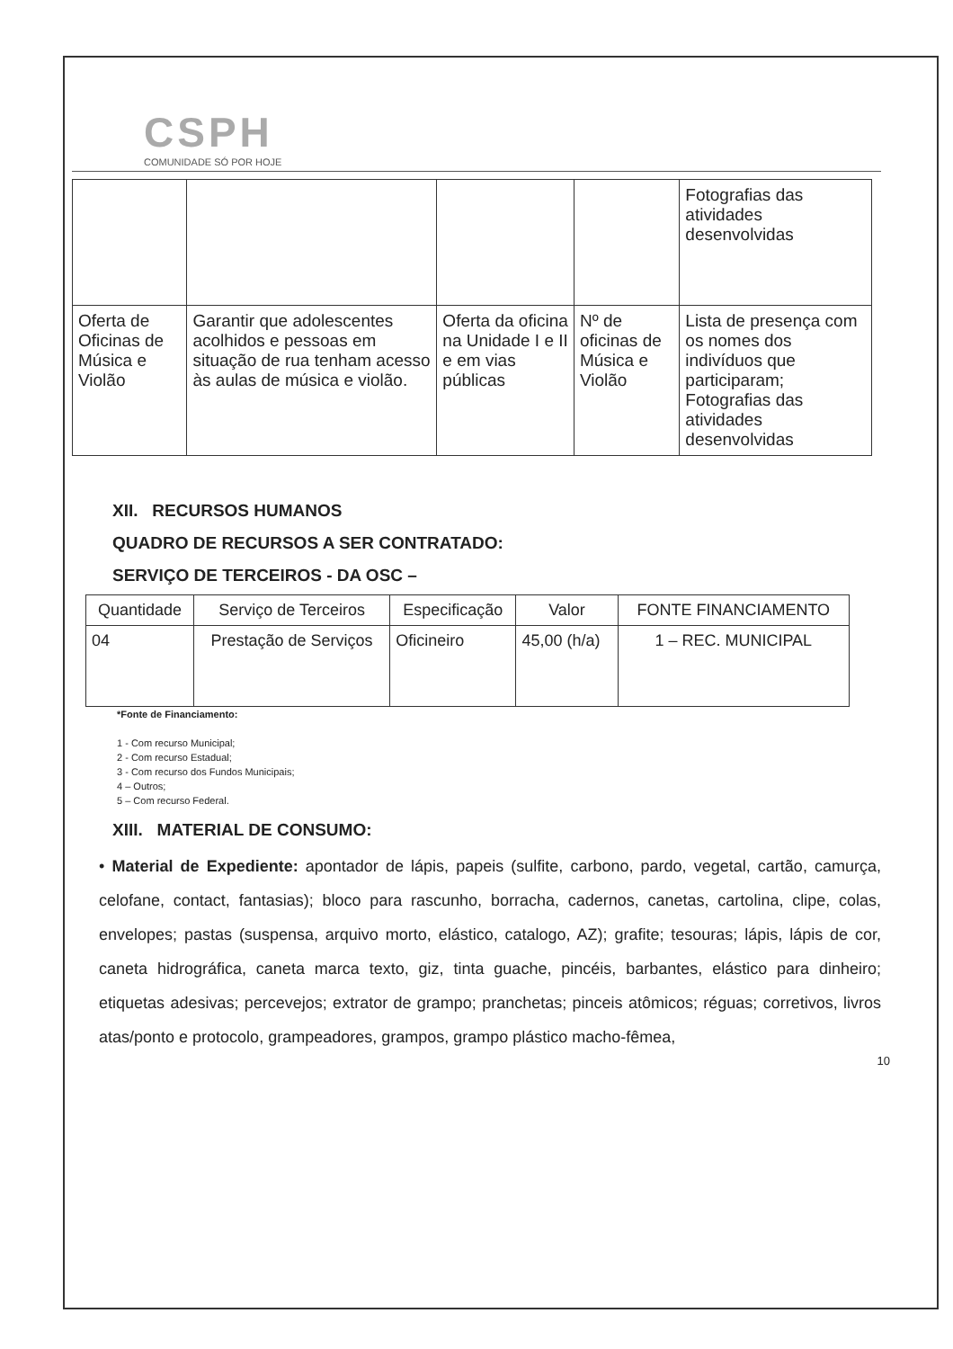CSPH
COMUNIDADE SÓ POR HOJE
| | | | | Fotografias das atividades desenvolvidas |
| Oferta de Oficinas de Música e Violão | Garantir que adolescentes acolhidos e pessoas em situação de rua tenham acesso às aulas de música e violão. | Oferta da oficina na Unidade I e II e em vias públicas | Nº de oficinas de Música e Violão | Lista de presença com os nomes dos indivíduos que participaram; Fotografias das atividades desenvolvidas |
XII. RECURSOS HUMANOS
QUADRO DE RECURSOS A SER CONTRATADO:
SERVIÇO DE TERCEIROS - DA OSC –
| Quantidade | Serviço de Terceiros | Especificação | Valor | FONTE FINANCIAMENTO |
| --- | --- | --- | --- | --- |
| 04 | Prestação de Serviços | Oficineiro | 45,00 (h/a) | 1 – REC. MUNICIPAL |
*Fonte de Financiamento:
1 - Com recurso Municipal;
2 - Com recurso Estadual;
3 - Com recurso dos Fundos Municipais;
4 – Outros;
5 – Com recurso Federal.
XIII. MATERIAL DE CONSUMO:
• Material de Expediente: apontador de lápis, papeis (sulfite, carbono, pardo, vegetal, cartão, camurça, celofane, contact, fantasias); bloco para rascunho, borracha, cadernos, canetas, cartolina, clipe, colas, envelopes; pastas (suspensa, arquivo morto, elástico, catalogo, AZ); grafite; tesouras; lápis, lápis de cor, caneta hidrográfica, caneta marca texto, giz, tinta guache, pincéis, barbantes, elástico para dinheiro; etiquetas adesivas; percevejos; extrator de grampo; pranchetas; pinceis atômicos; réguas; corretivos, livros atas/ponto e protocolo, grampeadores, grampos, grampo plástico macho-fêmea,
10